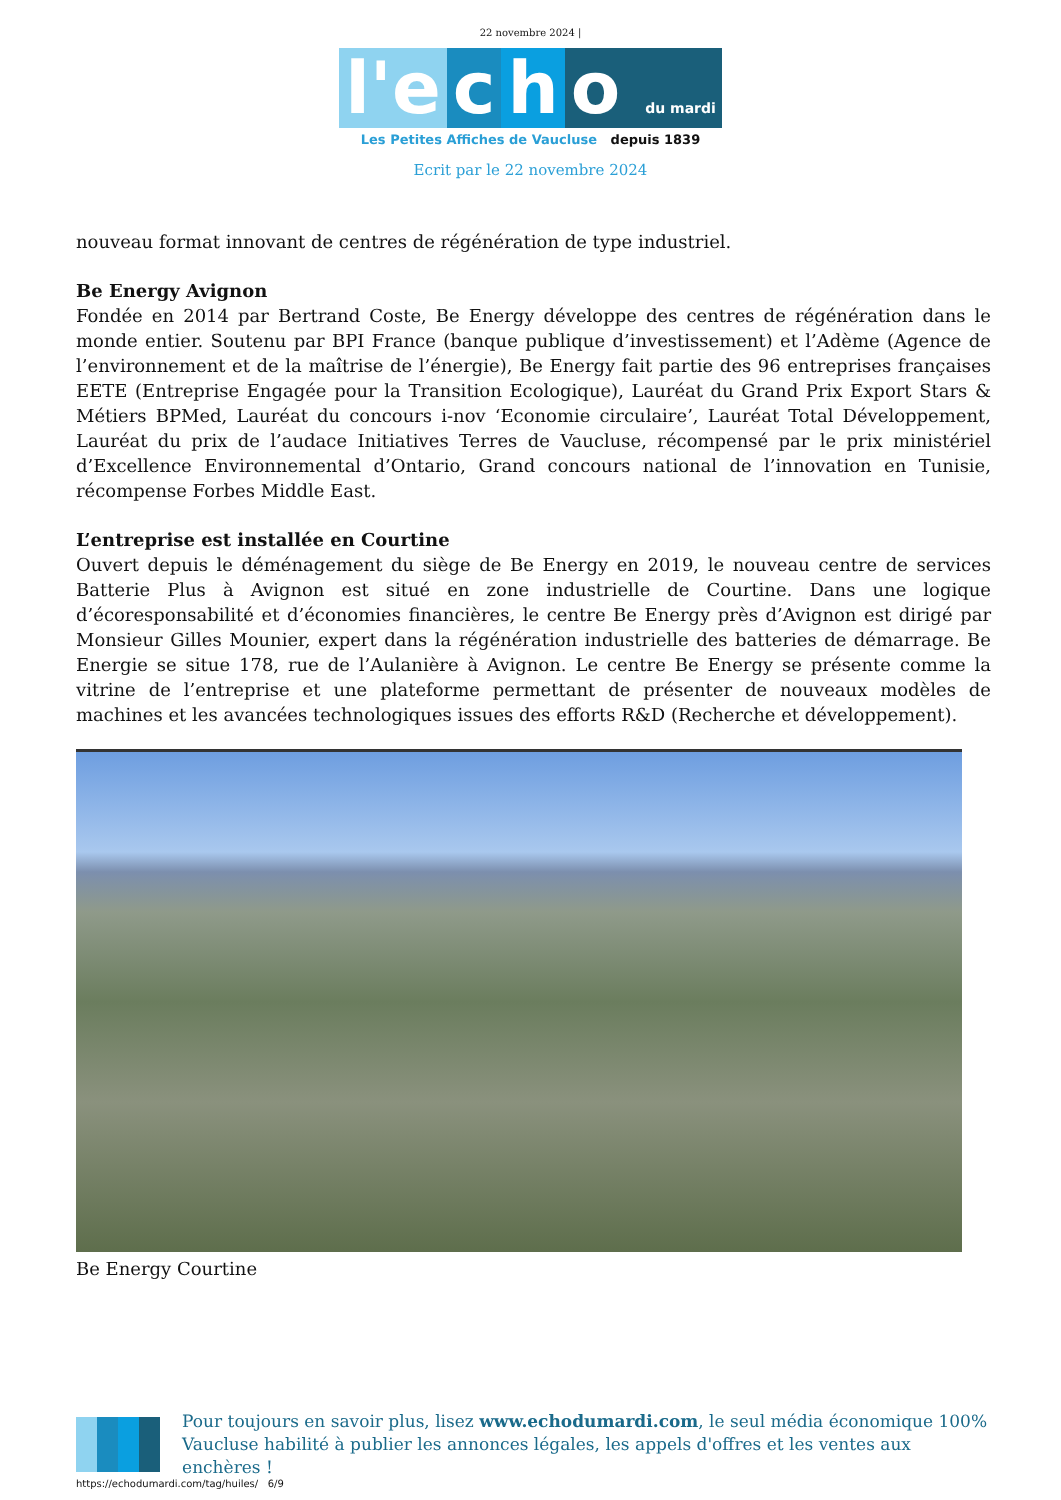22 novembre 2024 |
l'e c h o du mardi
Les Petites Affiches de Vaucluse depuis 1839
Ecrit par le 22 novembre 2024
nouveau format innovant de centres de régénération de type industriel.
Be Energy Avignon
Fondée en 2014 par Bertrand Coste, Be Energy développe des centres de régénération dans le monde entier. Soutenu par BPI France (banque publique d’investissement) et l’Adème (Agence de l’environnement et de la maîtrise de l’énergie), Be Energy fait partie des 96 entreprises françaises EETE (Entreprise Engagée pour la Transition Ecologique), Lauréat du Grand Prix Export Stars & Métiers BPMed, Lauréat du concours i-nov ‘Economie circulaire’, Lauréat Total Développement, Lauréat du prix de l’audace Initiatives Terres de Vaucluse, récompensé par le prix ministériel d’Excellence Environnemental d’Ontario, Grand concours national de l’innovation en Tunisie, récompense Forbes Middle East.
L’entreprise est installée en Courtine
Ouvert depuis le déménagement du siège de Be Energy en 2019, le nouveau centre de services Batterie Plus à Avignon est situé en zone industrielle de Courtine. Dans une logique d’écoresponsabilité et d’économies financières, le centre Be Energy près d’Avignon est dirigé par Monsieur Gilles Mounier, expert dans la régénération industrielle des batteries de démarrage. Be Energie se situe 178, rue de l’Aulanière à Avignon. Le centre Be Energy se présente comme la vitrine de l’entreprise et une plateforme permettant de présenter de nouveaux modèles de machines et les avancées technologiques issues des efforts R&D (Recherche et développement).
Be Energy Courtine
Pour toujours en savoir plus, lisez www.echodumardi.com, le seul média économique 100% Vaucluse habilité à publier les annonces légales, les appels d'offres et les ventes aux enchères !
https://echodumardi.com/tag/huiles/ 6/9